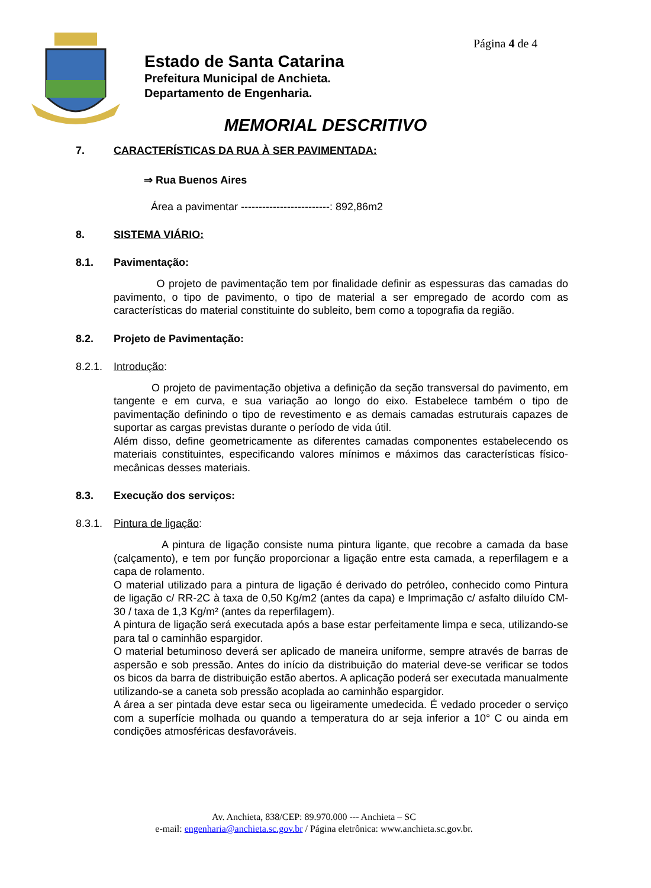Página 4 de 4
Estado de Santa Catarina
Prefeitura Municipal de Anchieta.
Departamento de Engenharia.
MEMORIAL DESCRITIVO
7. CARACTERÍSTICAS DA RUA À SER PAVIMENTADA:
⇒ Rua Buenos Aires
Área a pavimentar -------------------------: 892,86m2
8. SISTEMA VIÁRIO:
8.1. Pavimentação:
O projeto de pavimentação tem por finalidade definir as espessuras das camadas do pavimento, o tipo de pavimento, o tipo de material a ser empregado de acordo com as características do material constituinte do subleito, bem como a topografia da região.
8.2. Projeto de Pavimentação:
8.2.1. Introdução:
O projeto de pavimentação objetiva a definição da seção transversal do pavimento, em tangente e em curva, e sua variação ao longo do eixo. Estabelece também o tipo de pavimentação definindo o tipo de revestimento e as demais camadas estruturais capazes de suportar as cargas previstas durante o período de vida útil.
Além disso, define geometricamente as diferentes camadas componentes estabelecendo os materiais constituintes, especificando valores mínimos e máximos das características físico-mecânicas desses materiais.
8.3. Execução dos serviços:
8.3.1. Pintura de ligação:
A pintura de ligação consiste numa pintura ligante, que recobre a camada da base (calçamento), e tem por função proporcionar a ligação entre esta camada, a reperfilagem e a capa de rolamento.
O material utilizado para a pintura de ligação é derivado do petróleo, conhecido como Pintura de ligação c/ RR-2C à taxa de 0,50 Kg/m2 (antes da capa) e Imprimação c/ asfalto diluído CM-30 / taxa de 1,3 Kg/m² (antes da reperfilagem).
A pintura de ligação será executada após a base estar perfeitamente limpa e seca, utilizando-se para tal o caminhão espargidor.
O material betuminoso deverá ser aplicado de maneira uniforme, sempre através de barras de aspersão e sob pressão. Antes do início da distribuição do material deve-se verificar se todos os bicos da barra de distribuição estão abertos. A aplicação poderá ser executada manualmente utilizando-se a caneta sob pressão acoplada ao caminhão espargidor.
A área a ser pintada deve estar seca ou ligeiramente umedecida. É vedado proceder o serviço com a superfície molhada ou quando a temperatura do ar seja inferior a 10° C ou ainda em condições atmosféricas desfavoráveis.
Av. Anchieta, 838/CEP: 89.970.000 --- Anchieta – SC
e-mail: engenharia@anchieta.sc.gov.br / Página eletrônica: www.anchieta.sc.gov.br.